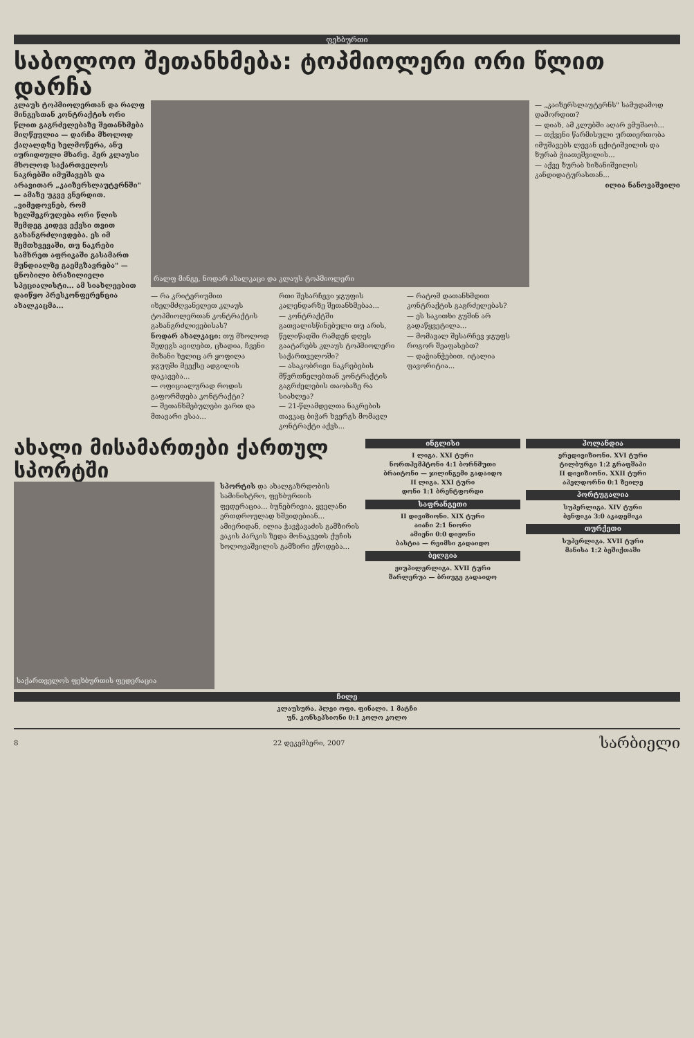ფეხბურთი
საბოლოო შეთანხმება: ტოპმიოლერი ორი წლით დარჩა
კლაუს ტოპმიოლერთან და რალფ მინგესთან კონტრაქტის ორი წლით გაგრძელებაზე შეთანხმება მიღწეულია — დარჩა მხოლოდ ქაღალდზე ხელმოწერა, ანუ იურიდიული მხარე. ჰერ კლაუსი მხოლოდ საქართველოს ნაკრებში იმუშავებს და არავითარ „კაიზერსლაუტერნში" — ამაზე უკვე ვნერდით. „ვიმედოვნებ, რომ ხელშეკრულება ორი წლის შემდეგ კიდევ ექვსი თვით გახანგრძლივდება. ეს იმ შემთხვევაში, თუ ნაკრები სამხრეთ აფრიკაში გასამართ მუნდიალზე გაემგზავრება" — ცნობილი ბრაზილიელი სპეციალისტი... ამ სიახლეებით დაიწყო პრესკონფერენცია ახალკაცმა...
რალფ მინგე, ნოდარ ახალკაცი და კლაუს ტოპმიოლერი
— რა კრიტერიუმით იხელმძღვანელეთ კლაუს ტოპმიოლერთან კონტრაქტის გახანგრძლივებისას?
ნოდარ ახალკაცი: თუ მხოლოდ შედეგს ავიღებთ, ცხადია, ჩვენი მიზანი ხელიც არ ყოფილა ჯგუფში მეექსე ადგილის დაკავება...
— ოფიციალურად როდის გაფორმდება კონტრაქტი?
— შეთანხმებულები ვართ და მთავარი ესაა...
რთი შესარჩევი ჯგუფის კალენდარზე შეთანხმებაა...
— კონტრაქტში გათვალისწინებული თუ არის, წელიწადში რამდენ დღეს გაატარებს კლაუს ტოპმიოლერი საქართველოში?
— ასაკობრივი ნაკრებების მწვრთნელებთან კონტრაქტის გაგრძელების თაობაზე რა სიახლეა?
— 21-წლამდელთა ნაკრების თავკაც ბიჭარ ხვერგს მომავლ კონტრაქტი აქვს...
— რატომ დათანხმდით კონტრაქტის გაგრძელებას?
— ეს საკითხი გუშინ არ გადაწყვეტილა...
— მომავალ შესარჩევ ჯგუფს როგორ შეაფასებთ?
— დაჭიანჭებით, იტალია ფავორიტია...
— „კაიზერსლაუტერნს" სამუდამოდ დაშორდით?
— დიახ, ამ კლუბში აღარ ვმუშაობ...
— თქვენი წარმისული ურთიერთობა იმუშავებს ლევან ცქიტიშვილის და ზურაბ ჭიათეშვილის...
— აქვე ზურაბ ხიზანიშვილის კანდიდატურასთან...
ილია ნანოვაშვილი
ახალი მისამართები ქართულ სპორტში
საქართველოს ფეხბურთის ფედერაცია
სპორტის და ახალგაზრდობის სამინისტრო, ფეხბურთის ფედერაცია... ბუნებრივია, ყველანი ერთდროულად ხშვიდებიან... ამიერიდან, ილია ჭავჭავაძის გამზირის ვაკის პარკის ზედა მონაკვეთს ქუჩის ხოლოვაშვილის გამზირი ეწოდება...
ინგლისი
I ლიგა. XXI ტური
ნორთჰემპტონი 4:1 ბორნმუთი
ბრაიტონი — ჯილინგემი გადაიდო
II ლიგა. XXI ტური
დონი 1:1 ბრენტფორდი
საფრანგეთი
II დივიზიონი. XIX ტური
აიაჩი 2:1 ნიორი
ამიენი 0:0 დიჟონი
ბასტია — რეიმსი გადაიდო
ბელგია
ჟიუპილერლიგა. XVII ტური
შარლერუა — ბრიუგე გადაიდო
ჰოლანდია
ერედივიზიონი. XVI ტური
ტილბურგი 1:2 გრაფშაპი
II დივიზიონი. XXII ტური
აპელდორნი 0:1 ზეილე
პორტუგალია
სუპერლიგა. XIV ტური
ბენფიკა 3:0 აკადემიკა
თურქეთი
სუპერლიგა. XVII ტური
მანისა 1:2 ბეშიქთაში
ჩილე
კლაუსურა. პლეი ოფი. ფინალი. 1 მატჩი
უნ. კონსეპსიონი 0:1 კოლო კოლო
8 22 დეკემბერი, 2007 სარბიელი